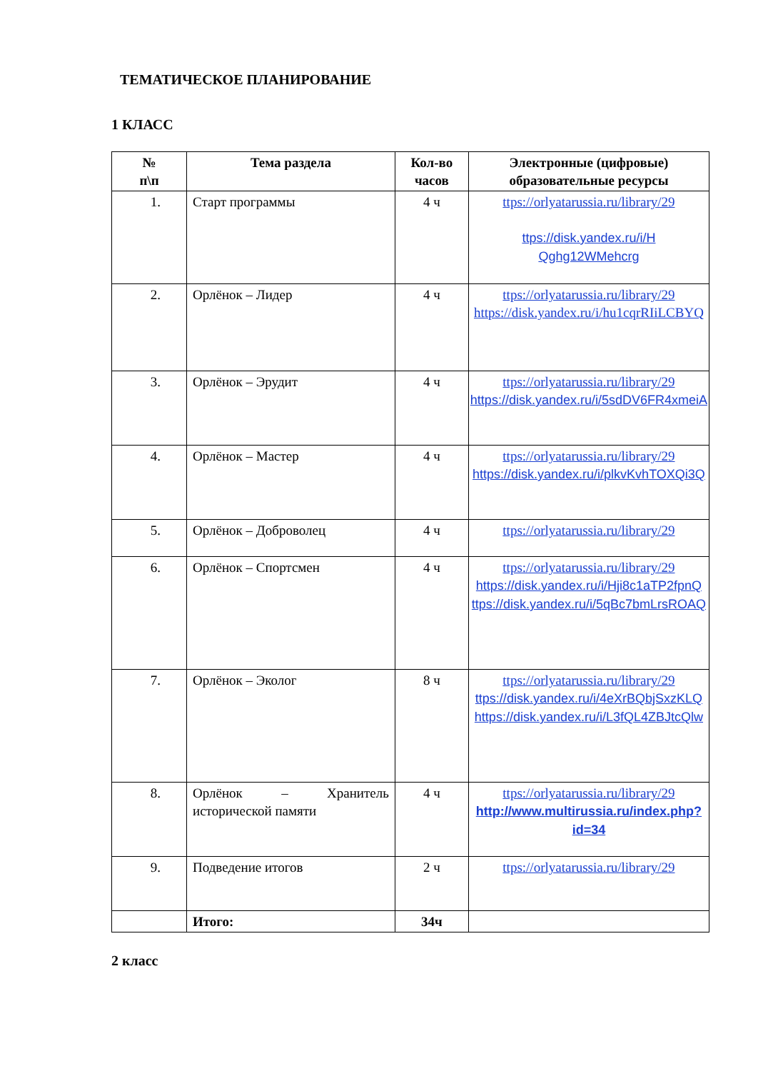ТЕМАТИЧЕСКОЕ ПЛАНИРОВАНИЕ
1 КЛАСС
| № п\п | Тема раздела | Кол-во часов | Электронные (цифровые) образовательные ресурсы |
| --- | --- | --- | --- |
| 1. | Старт программы | 4 ч | ttps://orlyatarussia.ru/library/29 ttps://disk.yandex.ru/i/H Qghg12WMehcrg |
| 2. | Орлёнок – Лидер | 4 ч | ttps://orlyatarussia.ru/library/29 https://disk.yandex.ru/i/hu1cqrRIiLCBYQ |
| 3. | Орлёнок – Эрудит | 4 ч | ttps://orlyatarussia.ru/library/29 https://disk.yandex.ru/i/5sdDV6FR4xmeiA |
| 4. | Орлёнок – Мастер | 4 ч | ttps://orlyatarussia.ru/library/29 https://disk.yandex.ru/i/plkvKvhTOXQi3Q |
| 5. | Орлёнок – Доброволец | 4 ч | ttps://orlyatarussia.ru/library/29 |
| 6. | Орлёнок – Спортсмен | 4 ч | ttps://orlyatarussia.ru/library/29 https://disk.yandex.ru/i/Hji8c1aTP2fpnQ ttps://disk.yandex.ru/i/5qBc7bmLrsROAQ |
| 7. | Орлёнок – Эколог | 8 ч | ttps://orlyatarussia.ru/library/29 ttps://disk.yandex.ru/i/4eXrBQbjSxzKLQ https://disk.yandex.ru/i/L3fQL4ZBJtcQlw |
| 8. | Орлёнок – Хранитель исторической памяти | 4 ч | ttps://orlyatarussia.ru/library/29 http://www.multirussia.ru/index.php?id=34 |
| 9. | Подведение итогов | 2 ч | ttps://orlyatarussia.ru/library/29 |
| | Итого: | 34ч | |
2 класс